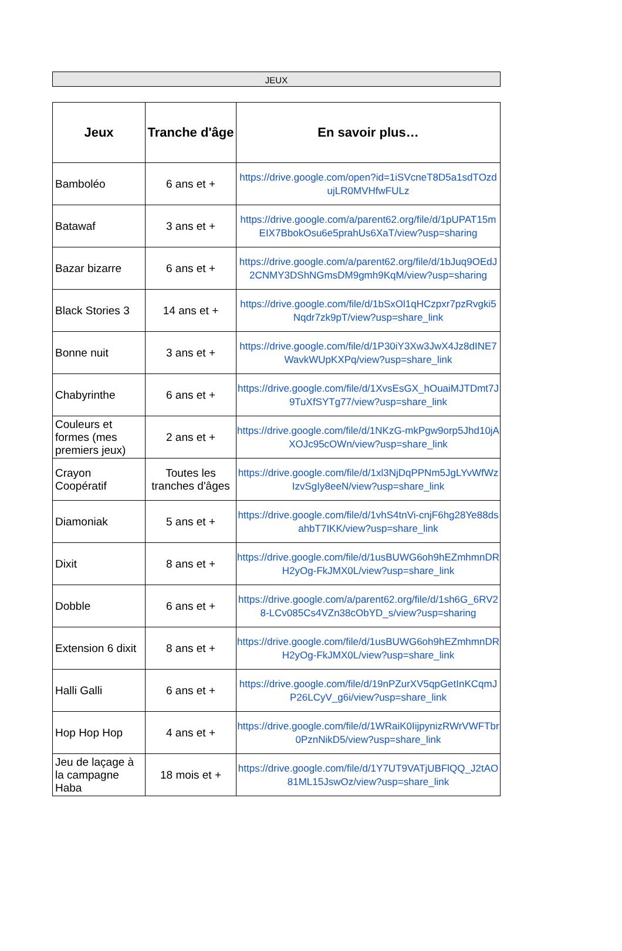JEUX
| Jeux | Tranche d'âge | En savoir plus… |
| --- | --- | --- |
| Bamboléo | 6 ans et + | https://drive.google.com/open?id=1iSVcneT8D5a1sdTOzdujLR0MVHfwFULz |
| Batawaf | 3 ans et + | https://drive.google.com/a/parent62.org/file/d/1pUPAT15mEIX7BbokOsu6e5prahUs6XaT/view?usp=sharing |
| Bazar bizarre | 6 ans et + | https://drive.google.com/a/parent62.org/file/d/1bJuq9OEdJ2CNMY3DShNGmsDM9gmh9KqM/view?usp=sharing |
| Black Stories 3 | 14 ans et + | https://drive.google.com/file/d/1bSxOl1qHCzpxr7pzRvgki5Nqdr7zk9pT/view?usp=share_link |
| Bonne nuit | 3 ans et + | https://drive.google.com/file/d/1P30iY3Xw3JwX4Jz8dINE7WavkWUpKXPq/view?usp=share_link |
| Chabyrinthe | 6 ans et + | https://drive.google.com/file/d/1XvsEsGX_hOuaiMJTDmt7J9TuXfSYTg77/view?usp=share_link |
| Couleurs et formes (mes premiers jeux) | 2 ans et + | https://drive.google.com/file/d/1NKzG-mkPgw9orp5Jhd10jAXOJc95cOWn/view?usp=share_link |
| Crayon Coopératif | Toutes les tranches d'âges | https://drive.google.com/file/d/1xl3NjDqPPNm5JgLYvWfWzIzvSgIy8eeN/view?usp=share_link |
| Diamoniak | 5 ans et + | https://drive.google.com/file/d/1vhS4tnVi-cnjF6hg28Ye88dsahbT7IKK/view?usp=share_link |
| Dixit | 8 ans et + | https://drive.google.com/file/d/1usBUWG6oh9hEZmhmnDRH2yOg-FkJMX0L/view?usp=share_link |
| Dobble | 6 ans et + | https://drive.google.com/a/parent62.org/file/d/1sh6G_6RV28-LCv085Cs4VZn38cObYD_s/view?usp=sharing |
| Extension 6 dixit | 8 ans et + | https://drive.google.com/file/d/1usBUWG6oh9hEZmhmnDRH2yOg-FkJMX0L/view?usp=share_link |
| Halli Galli | 6 ans et + | https://drive.google.com/file/d/19nPZurXV5qpGetInKCqmJP26LCyV_g6i/view?usp=share_link |
| Hop Hop Hop | 4 ans et + | https://drive.google.com/file/d/1WRaiK0IijpynizRWrVWFTbr0PznNikD5/view?usp=share_link |
| Jeu de laçage à la campagne Haba | 18 mois et + | https://drive.google.com/file/d/1Y7UT9VATjUBFlQQ_J2tAO81ML15JswOz/view?usp=share_link |